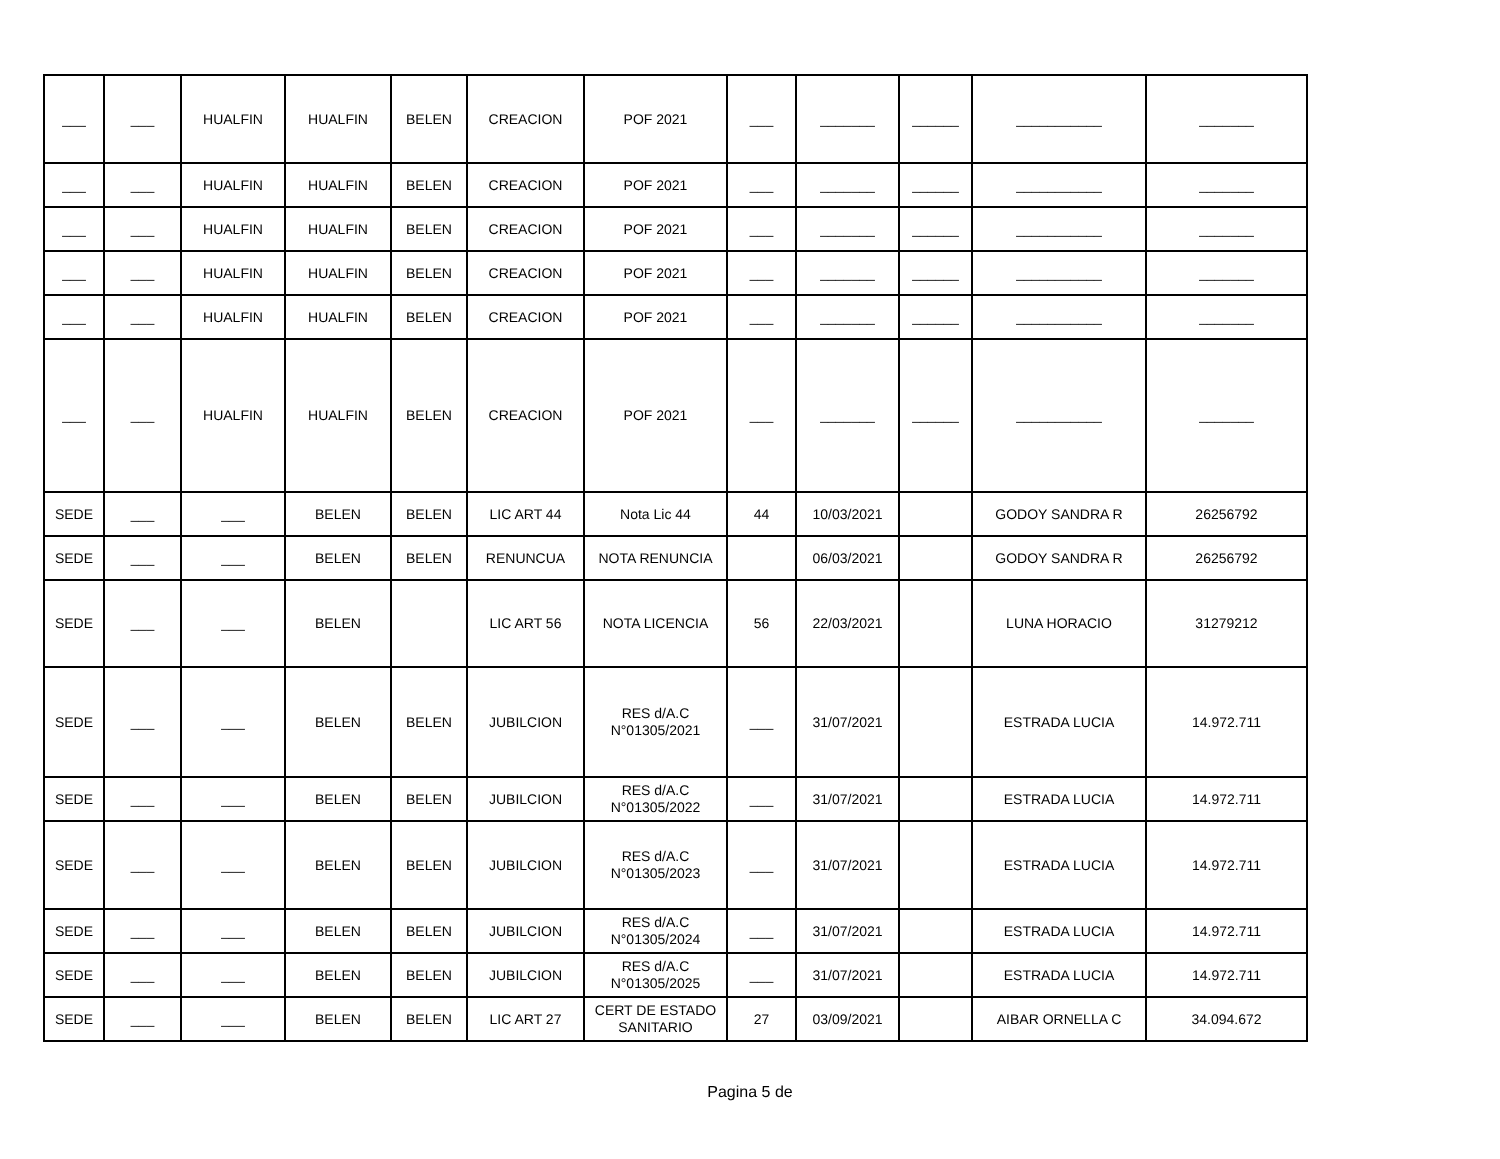| ___ | ___ | HUALFIN | HUALFIN | BELEN | CREACION | POF 2021 | ___ | _______ | ______ | ___________ | _______ |
| ___ | ___ | HUALFIN | HUALFIN | BELEN | CREACION | POF 2021 | ___ | _______ | ______ | ___________ | _______ |
| ___ | ___ | HUALFIN | HUALFIN | BELEN | CREACION | POF 2021 | ___ | _______ | ______ | ___________ | _______ |
| ___ | ___ | HUALFIN | HUALFIN | BELEN | CREACION | POF 2021 | ___ | _______ | ______ | ___________ | _______ |
| ___ | ___ | HUALFIN | HUALFIN | BELEN | CREACION | POF 2021 | ___ | _______ | ______ | ___________ | _______ |
| ___ | ___ | HUALFIN | HUALFIN | BELEN | CREACION | POF 2021 | ___ | _______ | ______ | ___________ | _______ |
| SEDE | ___ | ___ | BELEN | BELEN | LIC ART 44 | Nota Lic 44 | 44 | 10/03/2021 | | GODOY SANDRA R | 26256792 |
| SEDE | ___ | ___ | BELEN | BELEN | RENUNCUA | NOTA RENUNCIA | | 06/03/2021 | | GODOY SANDRA R | 26256792 |
| SEDE | ___ | ___ | BELEN | | LIC ART 56 | NOTA LICENCIA | 56 | 22/03/2021 | | LUNA HORACIO | 31279212 |
| SEDE | ___ | ___ | BELEN | BELEN | JUBILCION | RES d/A.C N°01305/2021 | ___ | 31/07/2021 | | ESTRADA LUCIA | 14.972.711 |
| SEDE | ___ | ___ | BELEN | BELEN | JUBILCION | RES d/A.C N°01305/2022 | ___ | 31/07/2021 | | ESTRADA LUCIA | 14.972.711 |
| SEDE | ___ | ___ | BELEN | BELEN | JUBILCION | RES d/A.C N°01305/2023 | ___ | 31/07/2021 | | ESTRADA LUCIA | 14.972.711 |
| SEDE | ___ | ___ | BELEN | BELEN | JUBILCION | RES d/A.C N°01305/2024 | ___ | 31/07/2021 | | ESTRADA LUCIA | 14.972.711 |
| SEDE | ___ | ___ | BELEN | BELEN | JUBILCION | RES d/A.C N°01305/2025 | ___ | 31/07/2021 | | ESTRADA LUCIA | 14.972.711 |
| SEDE | ___ | ___ | BELEN | BELEN | LIC ART 27 | CERT DE ESTADO SANITARIO | 27 | 03/09/2021 | | AIBAR ORNELLA C | 34.094.672 |
Pagina 5 de